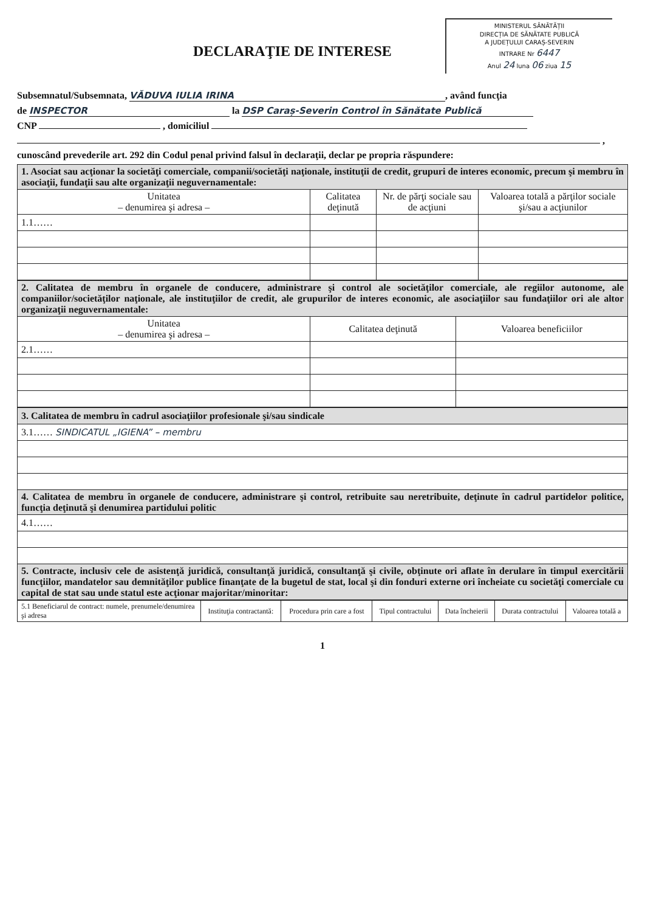MINISTERUL SĂNĂTĂȚII
DIRECȚIA DE SĂNĂTATE PUBLICĂ
A JUDEȚULUI CARAȘ-SEVERIN
INTRARE Nr 6447
Anul 24 luna 06 ziua 15
DECLARAŢIE DE INTERESE
Subsemnatul/Subsemnata, VĂDUVA IULIA IRINA, având funcţia
de INSPECTOR la DSP Caraș-Severin Control în Sănătate Publică
CNP , domiciliul
,
cunoscând prevederile art. 292 din Codul penal privind falsul în declaraţii, declar pe propria răspundere:
| 1. Asociat sau acţionar la societăţi comerciale, companii/societăţi naţionale, instituţii de credit, grupuri de interes economic, precum şi membru în asociaţii, fundaţii sau alte organizaţii neguvernamentale: | | | |
| Unitatea – denumirea şi adresa – | Calitatea deţinută | Nr. de părţi sociale sau de acţiuni | Valoarea totală a părţilor sociale şi/sau a acţiunilor |
| 1.1…… | | | |
| 2. Calitatea de membru în organele de conducere, administrare şi control ale societăţilor comerciale, ale regiilor autonome, ale companiilor/societăţilor naţionale, ale instituţiilor de credit, ale grupurilor de interes economic, ale asociaţiilor sau fundaţiilor ori ale altor organizaţii neguvernamentale: | | |
| Unitatea – denumirea şi adresa – | Calitatea deţinută | Valoarea beneficiilor |
| 2.1…… | | |
| 3. Calitatea de membru în cadrul asociaţiilor profesionale şi/sau sindicale |
| 3.1…… SINDICATUL „IGIENA” – membru |
| 4. Calitatea de membru în organele de conducere, administrare şi control, retribuite sau neretribuite, deţinute în cadrul partidelor politice, funcţia deţinută şi denumirea partidului politic |
| 4.1…… |
| 5. Contracte, inclusiv cele de asistenţă juridică, consultanţă juridică, consultanţă şi civile, obţinute ori aflate în derulare în timpul exercitării funcţiilor, mandatelor sau demnităţilor publice finanţate de la bugetul de stat, local şi din fonduri externe ori încheiate cu societăţi comerciale cu capital de stat sau unde statul este acţionar majoritar/minoritar: |
| 5.1 Beneficiarul de contract: numele, prenumele/denumirea şi adresa | Instituţia contractantă: | Procedura prin care a fost | Tipul contractului | Data încheierii | Durata contractului | Valoarea totală a |
| --- | --- | --- | --- | --- | --- | --- |
1